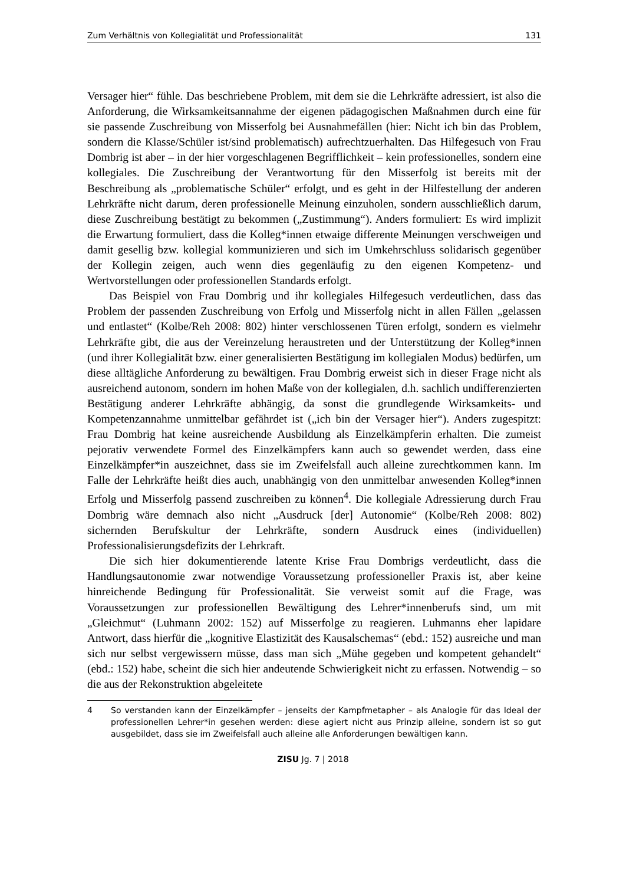Zum Verhältnis von Kollegialität und Professionalität 131
Versager hier“ fühle. Das beschriebene Problem, mit dem sie die Lehrkräfte adressiert, ist also die Anforderung, die Wirksamkeitsannahme der eigenen pädagogischen Maßnahmen durch eine für sie passende Zuschreibung von Misserfolg bei Ausnahmefällen (hier: Nicht ich bin das Problem, sondern die Klasse/Schüler ist/sind problematisch) aufrechtzuerhalten. Das Hilfegesuch von Frau Dombrig ist aber – in der hier vorgeschlagenen Begrifflichkeit – kein professionelles, sondern eine kollegiales. Die Zuschreibung der Verantwortung für den Misserfolg ist bereits mit der Beschreibung als „problematische Schüler“ erfolgt, und es geht in der Hilfestellung der anderen Lehrkräfte nicht darum, deren professionelle Meinung einzuholen, sondern ausschließlich darum, diese Zuschreibung bestätigt zu bekommen („Zustimmung“). Anders formuliert: Es wird implizit die Erwartung formuliert, dass die Kolleg*innen etwaige differente Meinungen verschweigen und damit gesellig bzw. kollegial kommunizieren und sich im Umkehrschluss solidarisch gegenüber der Kollegin zeigen, auch wenn dies gegenläufig zu den eigenen Kompetenz- und Wertvorstellungen oder professionellen Standards erfolgt.
Das Beispiel von Frau Dombrig und ihr kollegiales Hilfegesuch verdeutlichen, dass das Problem der passenden Zuschreibung von Erfolg und Misserfolg nicht in allen Fällen „gelassen und entlastet“ (Kolbe/Reh 2008: 802) hinter verschlossenen Türen erfolgt, sondern es vielmehr Lehrkräfte gibt, die aus der Vereinzelung heraustreten und der Unterstützung der Kolleg*innen (und ihrer Kollegialität bzw. einer generalisierten Bestätigung im kollegialen Modus) bedürfen, um diese alltägliche Anforderung zu bewältigen. Frau Dombrig erweist sich in dieser Frage nicht als ausreichend autonom, sondern im hohen Maße von der kollegialen, d.h. sachlich undifferenzierten Bestätigung anderer Lehrkräfte abhängig, da sonst die grundlegende Wirksamkeits- und Kompetenzannahme unmittelbar gefährdet ist („ich bin der Versager hier“). Anders zugespitzt: Frau Dombrig hat keine ausreichende Ausbildung als Einzelkämpferin erhalten. Die zumeist pejorativ verwendete Formel des Einzelkämpfers kann auch so gewendet werden, dass eine Einzelkämpfer*in auszeichnet, dass sie im Zweifelsfall auch alleine zurechtkommen kann. Im Falle der Lehrkräfte heißt dies auch, unabhängig von den unmittelbar anwesenden Kolleg*innen Erfolg und Misserfolg passend zuschreiben zu können<sup>4</sup>. Die kollegiale Adressierung durch Frau Dombrig wäre demnach also nicht „Ausdruck [der] Autonomie“ (Kolbe/Reh 2008: 802) sichernden Berufskultur der Lehrkräfte, sondern Ausdruck eines (individuellen) Professionalisierungsdefizits der Lehrkraft.
Die sich hier dokumentierende latente Krise Frau Dombrigs verdeutlicht, dass die Handlungsautonomie zwar notwendige Voraussetzung professioneller Praxis ist, aber keine hinreichende Bedingung für Professionalität. Sie verweist somit auf die Frage, was Voraussetzungen zur professionellen Bewältigung des Lehrer*innenberufs sind, um mit „Gleichmut“ (Luhmann 2002: 152) auf Misserfolge zu reagieren. Luhmanns eher lapidare Antwort, dass hierfür die „kognitive Elastizität des Kausalschemas“ (ebd.: 152) ausreiche und man sich nur selbst vergewissern müsse, dass man sich „Mühe gegeben und kompetent gehandelt“ (ebd.: 152) habe, scheint die sich hier andeutende Schwierigkeit nicht zu erfassen. Notwendig – so die aus der Rekonstruktion abgeleitete
4 So verstanden kann der Einzelkämpfer – jenseits der Kampfmetapher – als Analogie für das Ideal der professionellen Lehrer*in gesehen werden: diese agiert nicht aus Prinzip alleine, sondern ist so gut ausgebildet, dass sie im Zweifelsfall auch alleine alle Anforderungen bewältigen kann.
ZISU Jg. 7 | 2018